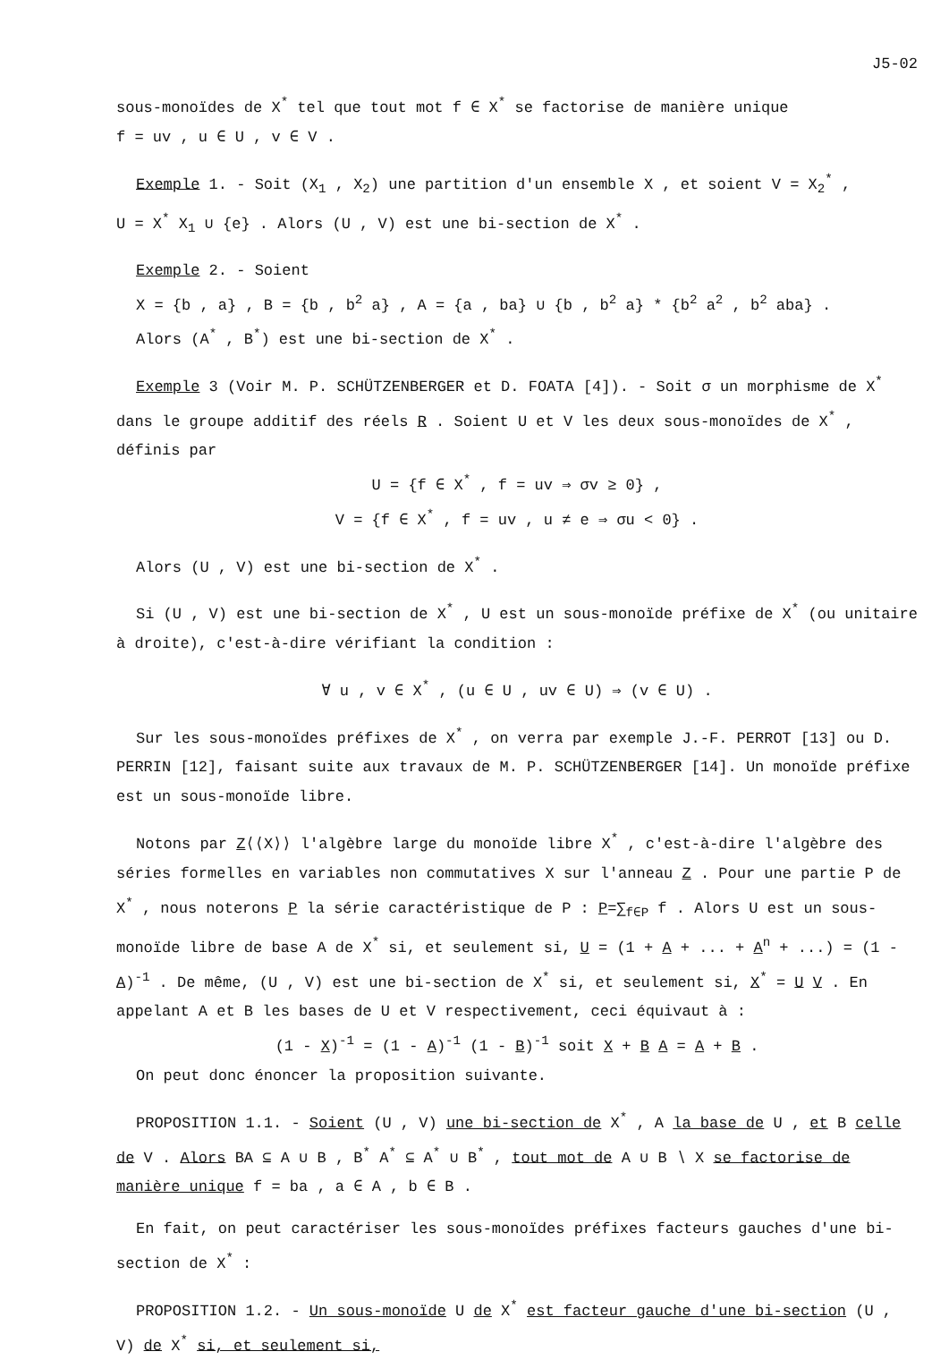J5-02
sous-monoïdes de X<sup>*</sup> tel que tout mot f ∈ X<sup>*</sup> se factorise de manière unique
f = uv , u ∈ U , v ∈ V .
Exemple 1. - Soit (X<sub>1</sub> , X<sub>2</sub>) une partition d'un ensemble X , et soient V = X<sub>2</sub><sup>*</sup> ,
U = X<sup>*</sup> X<sub>1</sub> ∪ {e} . Alors (U , V) est une bi-section de X<sup>*</sup> .
Exemple 2. - Soient
X = {b , a} , B = {b , b<sup>2</sup> a} , A = {a , ba} ∪ {b , b<sup>2</sup> a} * {b<sup>2</sup> a<sup>2</sup> , b<sup>2</sup> aba} .
Alors (A<sup>*</sup> , B<sup>*</sup>) est une bi-section de X<sup>*</sup> .
Exemple 3 (Voir M. P. SCHÜTZENBERGER et D. FOATA [4]). - Soit σ un morphisme de X<sup>*</sup> dans le groupe additif des réels R . Soient U et V les deux sous-monoïdes de X<sup>*</sup> , définis par
U = {f ∈ X<sup>*</sup> , f = uv ⇒ σv ≥ 0} ,
V = {f ∈ X<sup>*</sup> , f = uv , u ≠ e ⇒ σu < 0} .
Alors (U , V) est une bi-section de X<sup>*</sup> .
Si (U , V) est une bi-section de X<sup>*</sup> , U est un sous-monoïde préfixe de X<sup>*</sup> (ou unitaire à droite), c'est-à-dire vérifiant la condition :
∀ u , v ∈ X<sup>*</sup> , (u ∈ U , uv ∈ U) ⇒ (v ∈ U) .
Sur les sous-monoïdes préfixes de X<sup>*</sup> , on verra par exemple J.-F. PERROT [13] ou D. PERRIN [12], faisant suite aux travaux de M. P. SCHÜTZENBERGER [14]. Un monoïde préfixe est un sous-monoïde libre.
Notons par Z⟨⟨X⟩⟩ l'algèbre large du monoïde libre X<sup>*</sup> , c'est-à-dire l'algèbre des séries formelles en variables non commutatives X sur l'anneau Z . Pour une partie P de X<sup>*</sup> , nous noterons P la série caractéristique de P : P=∑<sub>f∈P</sub> f . Alors U est un sous-monoïde libre de base A de X<sup>*</sup> si, et seulement si, U = (1 + A + ... + A<sup>n</sup> + ...) = (1 - A)<sup>-1</sup> . De même, (U , V) est une bi-section de X<sup>*</sup> si, et seulement si, X<sup>*</sup> = U V . En appelant A et B les bases de U et V respectivement, ceci équivaut à :
(1 - X)<sup>-1</sup> = (1 - A)<sup>-1</sup> (1 - B)<sup>-1</sup> soit X + B A = A + B .
On peut donc énoncer la proposition suivante.
PROPOSITION 1.1. - Soient (U , V) une bi-section de X<sup>*</sup> , A la base de U , et B celle de V . Alors BA ⊆ A ∪ B , B<sup>*</sup> A<sup>*</sup> ⊆ A<sup>*</sup> ∪ B<sup>*</sup> , tout mot de A ∪ B ∖ X se factorise de manière unique f = ba , a ∈ A , b ∈ B .
En fait, on peut caractériser les sous-monoïdes préfixes facteurs gauches d'une bi-section de X<sup>*</sup> :
PROPOSITION 1.2. - Un sous-monoïde U de X<sup>*</sup> est facteur gauche d'une bi-section (U , V) de X<sup>*</sup> si, et seulement si,